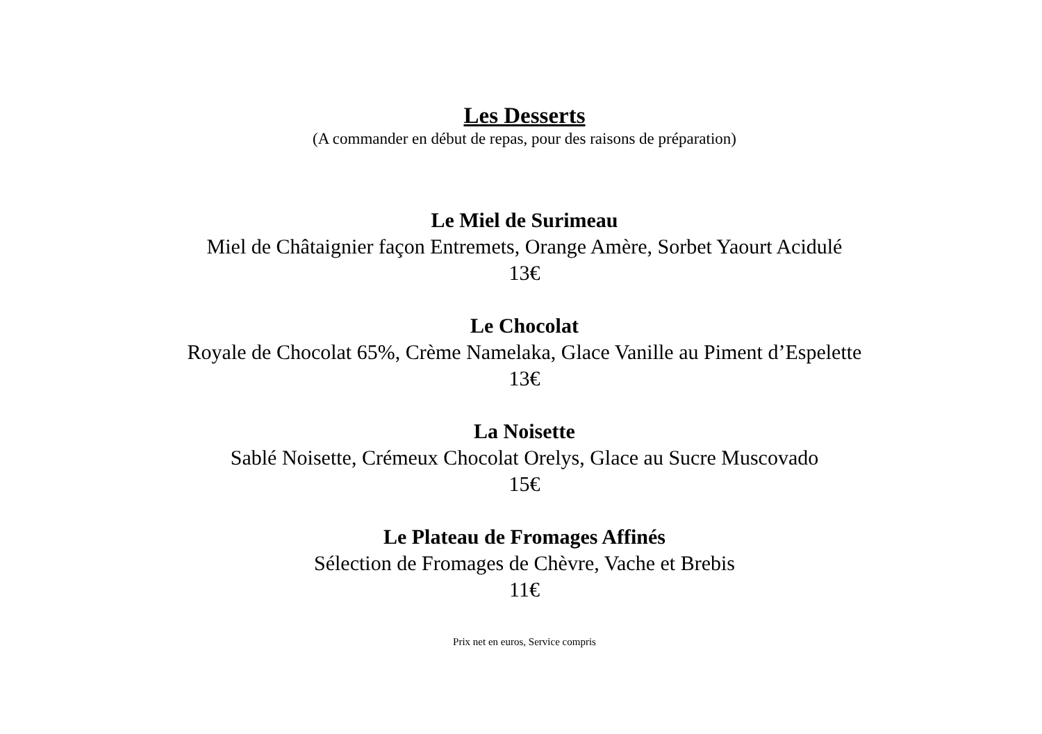Les Desserts
(A commander en début de repas, pour des raisons de préparation)
Le Miel de Surimeau
Miel de Châtaignier façon Entremets, Orange Amère, Sorbet Yaourt Acidulé
13€
Le Chocolat
Royale de Chocolat 65%, Crème Namelaka, Glace Vanille au Piment d’Espelette
13€
La Noisette
Sablé Noisette, Crémeux Chocolat Orelys, Glace au Sucre Muscovado
15€
Le Plateau de Fromages Affinés
Sélection de Fromages de Chèvre, Vache et Brebis
11€
Prix net en euros, Service compris